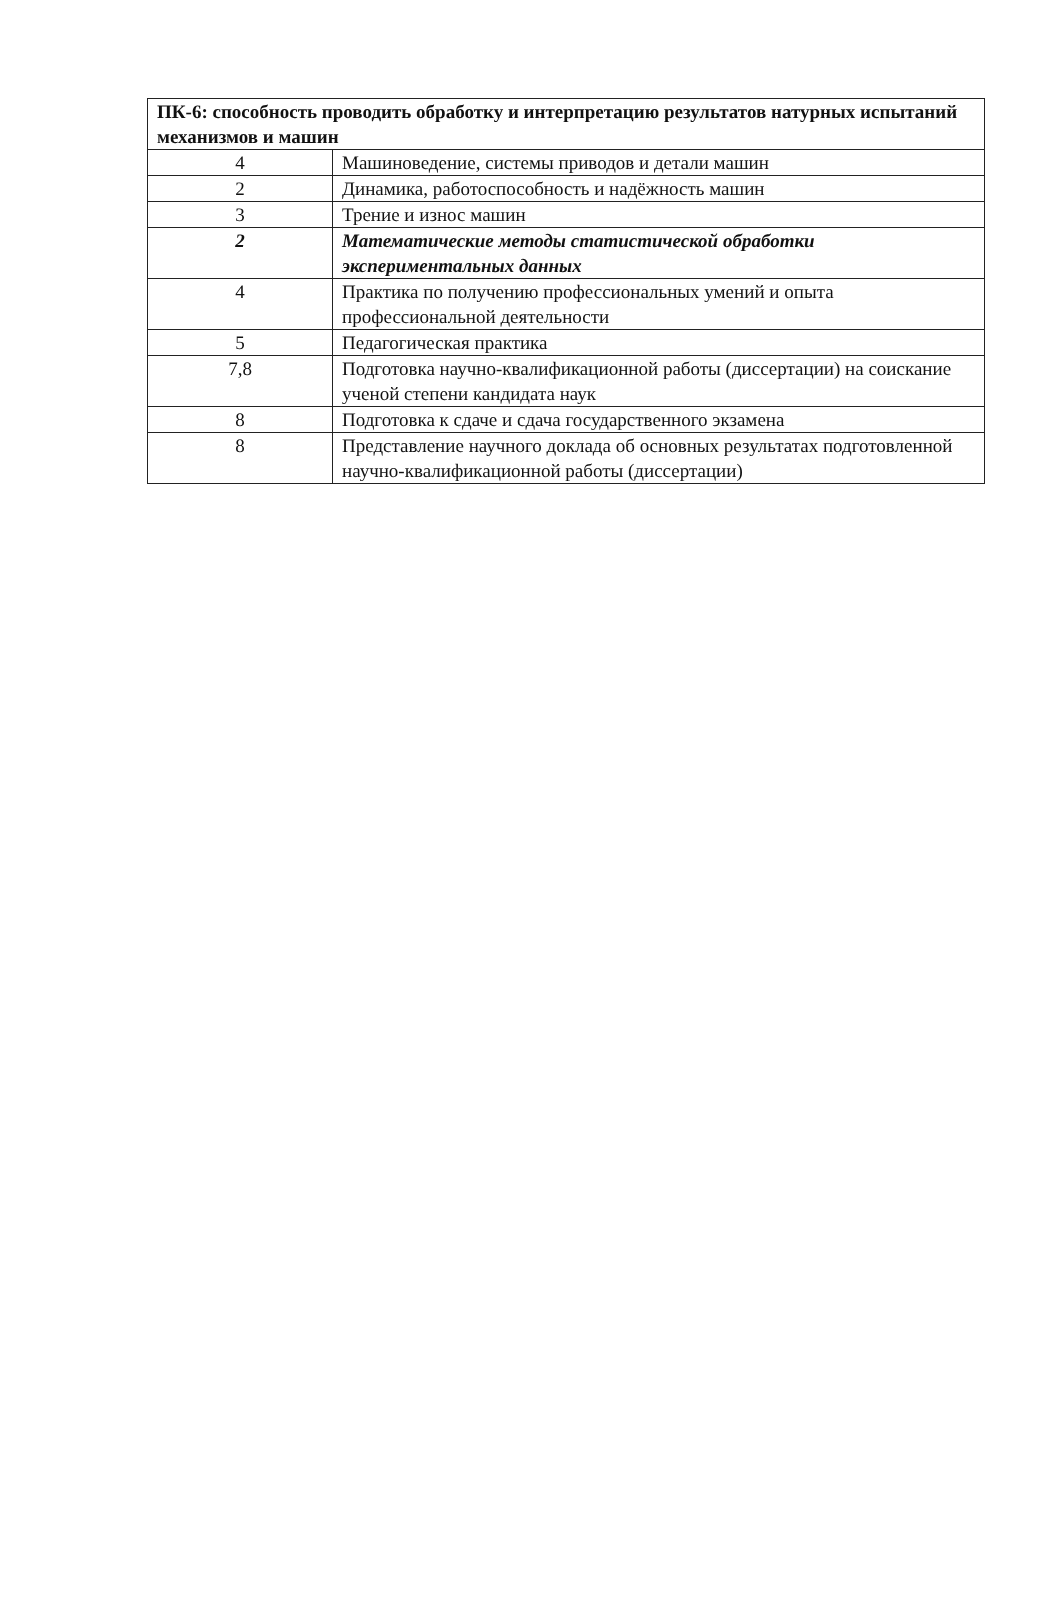| ПК-6: способность проводить обработку и интерпретацию результатов натурных испытаний механизмов и машин | |
| --- | --- |
| 4 | Машиноведение, системы приводов и детали машин |
| 2 | Динамика, работоспособность и надёжность машин |
| 3 | Трение и износ машин |
| 2 | Математические методы статистической обработки экспериментальных данных |
| 4 | Практика по получению профессиональных умений и опыта профессиональной деятельности |
| 5 | Педагогическая практика |
| 7,8 | Подготовка научно-квалификационной работы (диссертации) на соискание ученой степени кандидата наук |
| 8 | Подготовка к сдаче и сдача государственного экзамена |
| 8 | Представление научного доклада об основных результатах подготовленной научно-квалификационной работы (диссертации) |